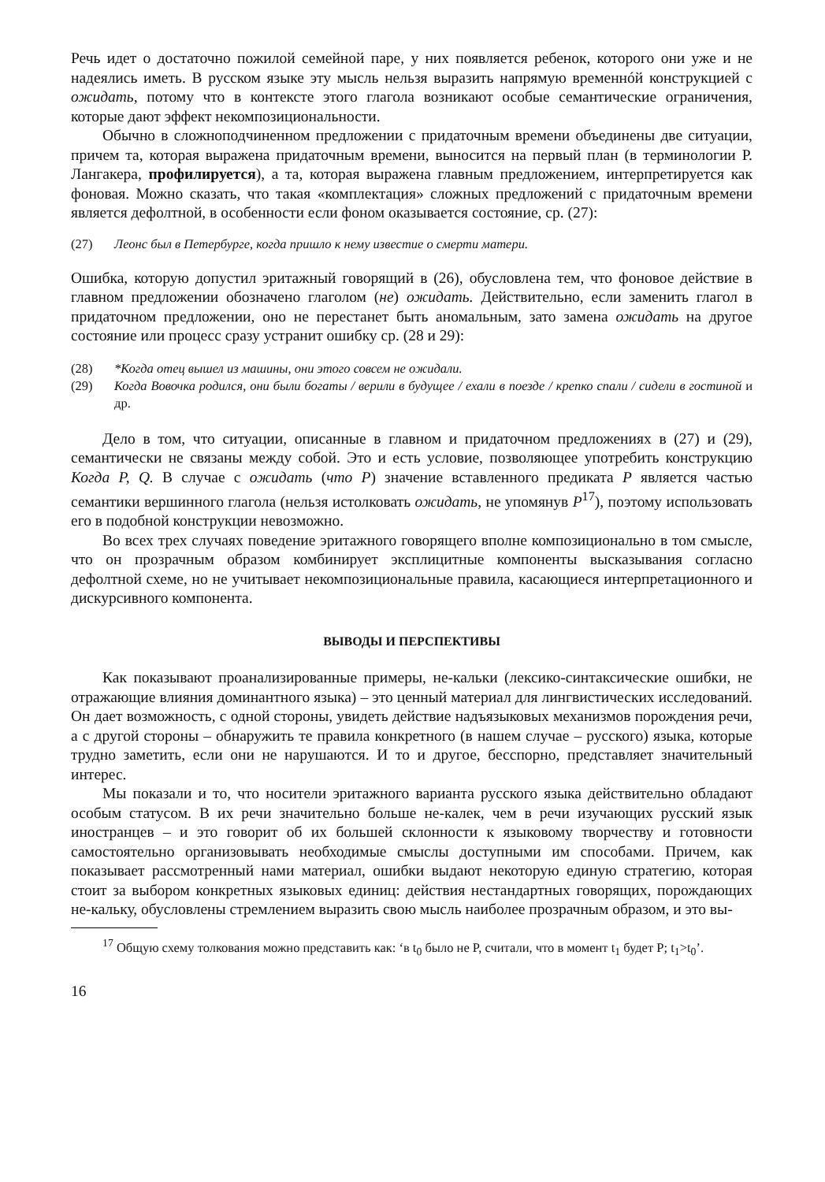Речь идет о достаточно пожилой семейной паре, у них появляется ребенок, которого они уже и не надеялись иметь. В русском языке эту мысль нельзя выразить напрямую временнóй конструкцией с ожидать, потому что в контексте этого глагола возникают особые семантические ограничения, которые дают эффект некомпозициональности.
Обычно в сложноподчиненном предложении с придаточным времени объединены две ситуации, причем та, которая выражена придаточным времени, выносится на первый план (в терминологии Р. Лангакера, профилируется), а та, которая выражена главным предложением, интерпретируется как фоновая. Можно сказать, что такая «комплектация» сложных предложений с придаточным времени является дефолтной, в особенности если фоном оказывается состояние, ср. (27):
(27) Леонс был в Петербурге, когда пришло к нему известие о смерти матери.
Ошибка, которую допустил эритажный говорящий в (26), обусловлена тем, что фоновое действие в главном предложении обозначено глаголом (не) ожидать. Действительно, если заменить глагол в придаточном предложении, оно не перестанет быть аномальным, зато замена ожидать на другое состояние или процесс сразу устранит ошибку ср. (28 и 29):
(28) *Когда отец вышел из машины, они этого совсем не ожидали.
(29) Когда Вовочка родился, они были богаты / верили в будущее / ехали в поезде / крепко спали / сидели в гостиной и др.
Дело в том, что ситуации, описанные в главном и придаточном предложениях в (27) и (29), семантически не связаны между собой. Это и есть условие, позволяющее употребить конструкцию Когда P, Q. В случае с ожидать (что P) значение вставленного предиката P является частью семантики вершинного глагола (нельзя истолковать ожидать, не упомянув P<sup>17</sup>), поэтому использовать его в подобной конструкции невозможно.
Во всех трех случаях поведение эритажного говорящего вполне композиционально в том смысле, что он прозрачным образом комбинирует эксплицитные компоненты высказывания согласно дефолтной схеме, но не учитывает некомпозициональные правила, касающиеся интерпретационного и дискурсивного компонента.
ВЫВОДЫ И ПЕРСПЕКТИВЫ
Как показывают проанализированные примеры, не-кальки (лексико-синтаксические ошибки, не отражающие влияния доминантного языка) – это ценный материал для лингвистических исследований. Он дает возможность, с одной стороны, увидеть действие надъязыковых механизмов порождения речи, а с другой стороны – обнаружить те правила конкретного (в нашем случае – русского) языка, которые трудно заметить, если они не нарушаются. И то и другое, бесспорно, представляет значительный интерес.
Мы показали и то, что носители эритажного варианта русского языка действительно обладают особым статусом. В их речи значительно больше не-калек, чем в речи изучающих русский язык иностранцев – и это говорит об их большей склонности к языковому творчеству и готовности самостоятельно организовывать необходимые смыслы доступными им способами. Причем, как показывает рассмотренный нами материал, ошибки выдают некоторую единую стратегию, которая стоит за выбором конкретных языковых единиц: действия нестандартных говорящих, порождающих не-кальку, обусловлены стремлением выразить свою мысль наиболее прозрачным образом, и это вы-
<sup>17</sup> Общую схему толкования можно представить как: ‘в t<sub>0</sub> было не P, считали, что в момент t<sub>1</sub> будет P; t<sub>1</sub>>t<sub>0</sub>’.
16